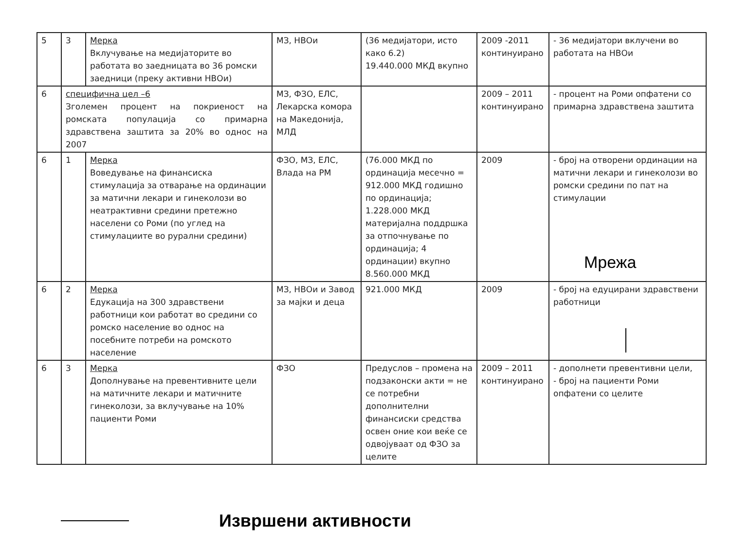| 5 | 3 | Мерка Вклучување на медијаторите во работата во заедницата во 36 ромски заедници (преку активни НВОи) | МЗ, НВОи | (36 медијатори, исто како 6.2) 19.440.000 МКД вкупно | 2009 -2011 континуирано | - 36 медијатори вклучени во работата на НВОи |
| 6 | специфична цел –6 Зголемен процент на покриеност на ромската популација со примарна здравствена заштита за 20% во однос на 2007 | | МЗ, ФЗО, ЕЛС, Лекарска комора на Македонија, МЛД | | 2009 – 2011 континуирано | - процент на Роми опфатени со примарна здравствена заштита |
| 6 | 1 | Мерка Воведување на финансиска стимулација за отварање на ординации за матични лекари и гинеколози во неатрактивни средини претежно населени со Роми (по углед на стимулациите во рурални средини) | ФЗО, МЗ, ЕЛС, Влада на РМ | (76.000 МКД по ординација месечно = 912.000 МКД годишно по ординација; 1.228.000 МКД материјална поддршка за отпочнување по ординација; 4 ординации) вкупно 8.560.000 МКД | 2009 | - број на отворени ординации на матични лекари и гинеколози во ромски средини по пат на стимулации |
| 6 | 2 | Мерка Едукација на 300 здравствени работници кои работат во средини со ромско население во однос на посебните потреби на ромското население | МЗ, НВОи и Завод за мајки и деца | 921.000 МКД | 2009 | - број на едуцирани здравствени работници |
| 6 | 3 | Мерка Дополнување на превентивните цели на матичните лекари и матичните гинеколози, за вклучување на 10% пациенти Роми | ФЗО | Предуслов – промена на подзаконски акти = не се потребни дополнителни финансиски средства освен оние кои веќе се одвојуваат од ФЗО за целите | 2009 – 2011 континуирано | - дополнети превентивни цели, - број на пациенти Роми опфатени со целите |
Мрежа
Извршени активности